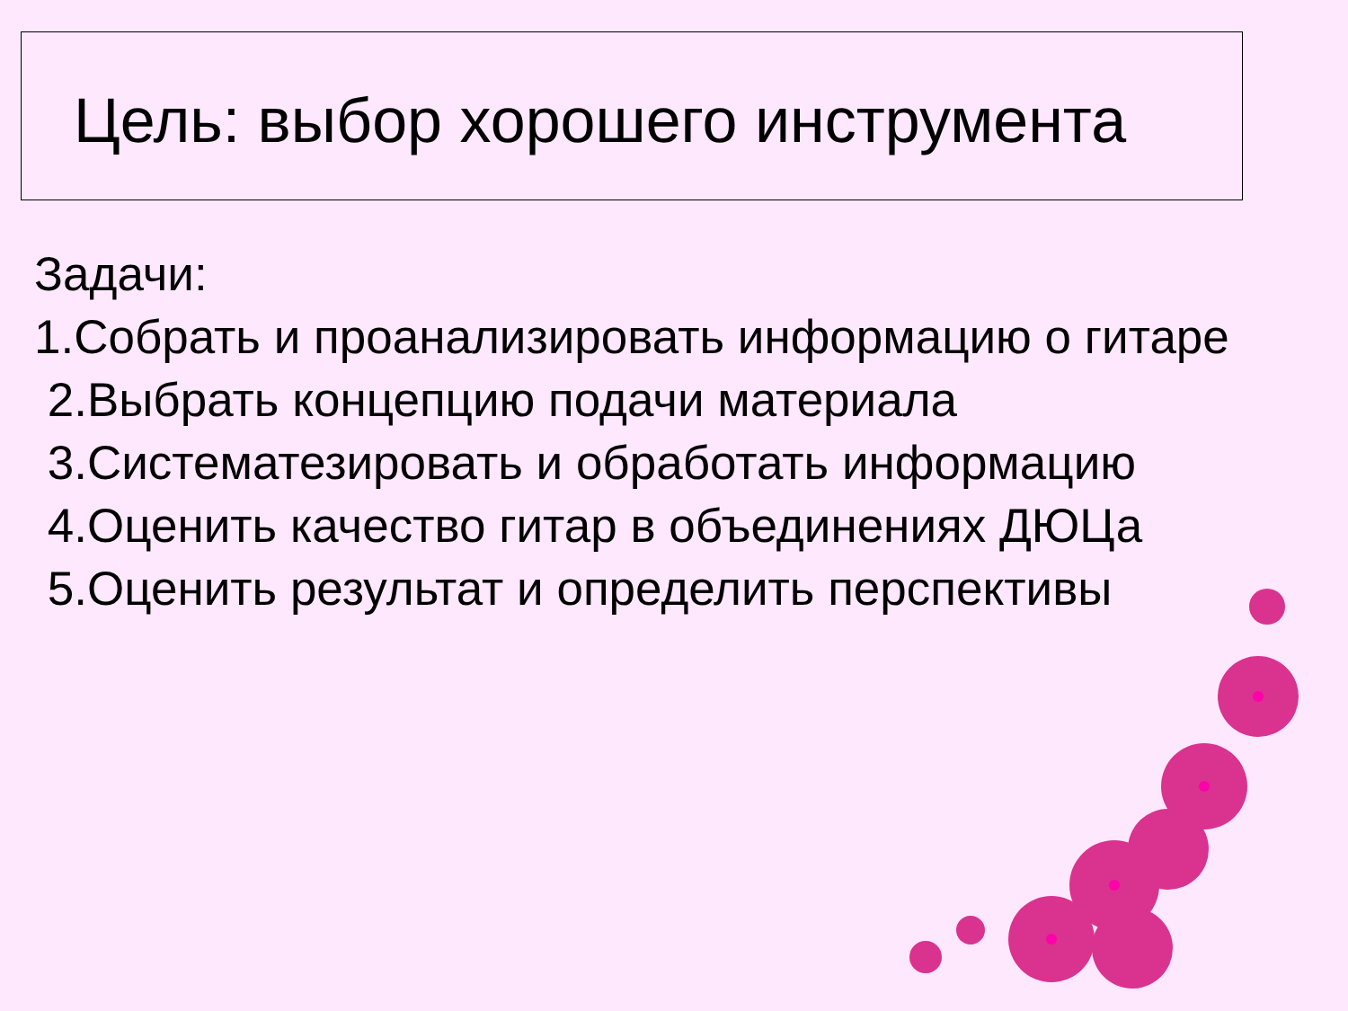Цель: выбор хорошего инструмента
Задачи:
1.Собрать и проанализировать информацию о гитаре
2.Выбрать концепцию подачи материала
3.Систематезировать и обработать информацию
4.Оценить качество гитар в объединениях ДЮЦа
5.Оценить результат и определить перспективы